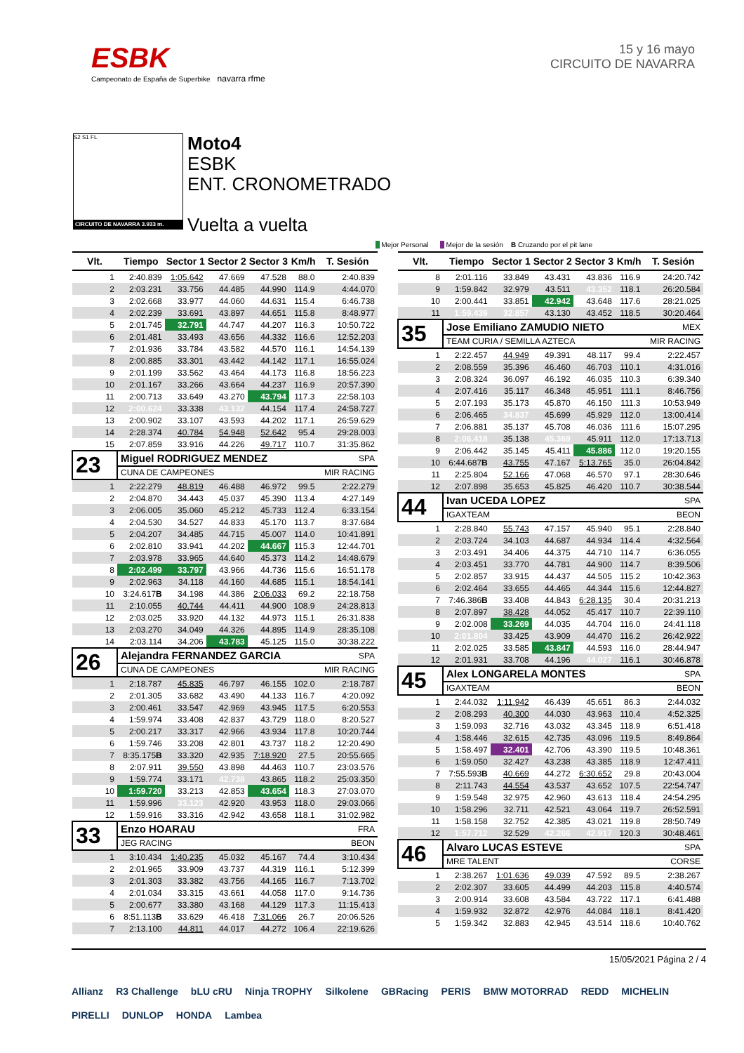ESBK
Campeonato de España de Superbike navarra rfme
15 y 16 mayo
CIRCUITO DE NAVARRA
S2 S1 FL
CIRCUITO DE NAVARRA 3.933 m.
Moto4
ESBK
ENT. CRONOMETRADO
Vuelta a vuelta
Mejor Personal Mejor de la sesión B Cruzando por el pit lane
| Vlt. | Tiempo | Sector 1 | Sector 2 | Sector 3 | Km/h | T. Sesión |
| --- | --- | --- | --- | --- | --- | --- |
| 1 | 2:40.839 | 1:05.642 | 47.669 | 47.528 | 88.0 | 2:40.839 |
| 2 | 2:03.231 | 33.756 | 44.485 | 44.990 | 114.9 | 4:44.070 |
| 3 | 2:02.668 | 33.977 | 44.060 | 44.631 | 115.4 | 6:46.738 |
| 4 | 2:02.239 | 33.691 | 43.897 | 44.651 | 115.8 | 8:48.977 |
| 5 | 2:01.745 | 32.791 | 44.747 | 44.207 | 116.3 | 10:50.722 |
| 6 | 2:01.481 | 33.493 | 43.656 | 44.332 | 116.6 | 12:52.203 |
| 7 | 2:01.936 | 33.784 | 43.582 | 44.570 | 116.1 | 14:54.139 |
| 8 | 2:00.885 | 33.301 | 43.442 | 44.142 | 117.1 | 16:55.024 |
| 9 | 2:01.199 | 33.562 | 43.464 | 44.173 | 116.8 | 18:56.223 |
| 10 | 2:01.167 | 33.266 | 43.664 | 44.237 | 116.9 | 20:57.390 |
| 11 | 2:00.713 | 33.649 | 43.270 | 43.794 | 117.3 | 22:58.103 |
| 12 | 2:00.624 | 33.338 | 43.132 | 44.154 | 117.4 | 24:58.727 |
| 13 | 2:00.902 | 33.107 | 43.593 | 44.202 | 117.1 | 26:59.629 |
| 14 | 2:28.374 | 40.784 | 54.948 | 52.642 | 95.4 | 29:28.003 |
| 15 | 2:07.859 | 33.916 | 44.226 | 49.717 | 110.7 | 31:35.862 |
| 23 | Miguel RODRIGUEZ MENDEZ | | | | | SPA |
| | CUNA DE CAMPEONES | | | | | MIR RACING |
| 1 | 2:22.279 | 48.819 | 46.488 | 46.972 | 99.5 | 2:22.279 |
| 2 | 2:04.870 | 34.443 | 45.037 | 45.390 | 113.4 | 4:27.149 |
| 3 | 2:06.005 | 35.060 | 45.212 | 45.733 | 112.4 | 6:33.154 |
| 4 | 2:04.530 | 34.527 | 44.833 | 45.170 | 113.7 | 8:37.684 |
| 5 | 2:04.207 | 34.485 | 44.715 | 45.007 | 114.0 | 10:41.891 |
| 6 | 2:02.810 | 33.941 | 44.202 | 44.667 | 115.3 | 12:44.701 |
| 7 | 2:03.978 | 33.965 | 44.640 | 45.373 | 114.2 | 14:48.679 |
| 8 | 2:02.499 | 33.797 | 43.966 | 44.736 | 115.6 | 16:51.178 |
| 9 | 2:02.963 | 34.118 | 44.160 | 44.685 | 115.1 | 18:54.141 |
| 10 | 3:24.617 B | 34.198 | 44.386 | 2:06.033 | 69.2 | 22:18.758 |
| 11 | 2:10.055 | 40.744 | 44.411 | 44.900 | 108.9 | 24:28.813 |
| 12 | 2:03.025 | 33.920 | 44.132 | 44.973 | 115.1 | 26:31.838 |
| 13 | 2:03.270 | 34.049 | 44.326 | 44.895 | 114.9 | 28:35.108 |
| 14 | 2:03.114 | 34.206 | 43.783 | 45.125 | 115.0 | 30:38.222 |
| 26 | Alejandra FERNANDEZ GARCIA | | | | | SPA |
| | CUNA DE CAMPEONES | | | | | MIR RACING |
| 1 | 2:18.787 | 45.835 | 46.797 | 46.155 | 102.0 | 2:18.787 |
| 2 | 2:01.305 | 33.682 | 43.490 | 44.133 | 116.7 | 4:20.092 |
| 3 | 2:00.461 | 33.547 | 42.969 | 43.945 | 117.5 | 6:20.553 |
| 4 | 1:59.974 | 33.408 | 42.837 | 43.729 | 118.0 | 8:20.527 |
| 5 | 2:00.217 | 33.317 | 42.966 | 43.934 | 117.8 | 10:20.744 |
| 6 | 1:59.746 | 33.208 | 42.801 | 43.737 | 118.2 | 12:20.490 |
| 7 | 8:35.175 B | 33.320 | 42.935 | 7:18.920 | 27.5 | 20:55.665 |
| 8 | 2:07.911 | 39.550 | 43.898 | 44.463 | 110.7 | 23:03.576 |
| 9 | 1:59.774 | 33.171 | 42.738 | 43.865 | 118.2 | 25:03.350 |
| 10 | 1:59.720 | 33.213 | 42.853 | 43.654 | 118.3 | 27:03.070 |
| 11 | 1:59.996 | 33.123 | 42.920 | 43.953 | 118.0 | 29:03.066 |
| 12 | 1:59.916 | 33.316 | 42.942 | 43.658 | 118.1 | 31:02.982 |
| 33 | Enzo HOARAU | | | | | FRA |
| | JEG RACING | | | | | BEON |
| 1 | 3:10.434 | 1:40.235 | 45.032 | 45.167 | 74.4 | 3:10.434 |
| 2 | 2:01.965 | 33.909 | 43.737 | 44.319 | 116.1 | 5:12.399 |
| 3 | 2:01.303 | 33.382 | 43.756 | 44.165 | 116.7 | 7:13.702 |
| 4 | 2:01.034 | 33.315 | 43.661 | 44.058 | 117.0 | 9:14.736 |
| 5 | 2:00.677 | 33.380 | 43.168 | 44.129 | 117.3 | 11:15.413 |
| 6 | 8:51.113 B | 33.629 | 46.418 | 7:31.066 | 26.7 | 20:06.526 |
| 7 | 2:13.100 | 44.811 | 44.017 | 44.272 | 106.4 | 22:19.626 |
| Vlt. | Tiempo | Sector 1 | Sector 2 | Sector 3 | Km/h | T. Sesión |
| --- | --- | --- | --- | --- | --- | --- |
| 8 | 2:01.116 | 33.849 | 43.431 | 43.836 | 116.9 | 24:20.742 |
| 9 | 1:59.842 | 32.979 | 43.511 | 43.352 | 118.1 | 26:20.584 |
| 10 | 2:00.441 | 33.851 | 42.942 | 43.648 | 117.6 | 28:21.025 |
| 11 | 1:59.439 | 32.857 | 43.130 | 43.452 | 118.5 | 30:20.464 |
| 35 | Jose Emiliano ZAMUDIO NIETO | | | | | MEX |
| | TEAM CURIA / SEMILLA AZTECA | | | | | MIR RACING |
| 1 | 2:22.457 | 44.949 | 49.391 | 48.117 | 99.4 | 2:22.457 |
| 2 | 2:08.559 | 35.396 | 46.460 | 46.703 | 110.1 | 4:31.016 |
| 3 | 2:08.324 | 36.097 | 46.192 | 46.035 | 110.3 | 6:39.340 |
| 4 | 2:07.416 | 35.117 | 46.348 | 45.951 | 111.1 | 8:46.756 |
| 5 | 2:07.193 | 35.173 | 45.870 | 46.150 | 111.3 | 10:53.949 |
| 6 | 2:06.465 | 34.837 | 45.699 | 45.929 | 112.0 | 13:00.414 |
| 7 | 2:06.881 | 35.137 | 45.708 | 46.036 | 111.6 | 15:07.295 |
| 8 | 2:06.418 | 35.138 | 45.369 | 45.911 | 112.0 | 17:13.713 |
| 9 | 2:06.442 | 35.145 | 45.411 | 45.886 | 112.0 | 19:20.155 |
| 10 | 6:44.687 B | 43.755 | 47.167 | 5:13.765 | 35.0 | 26:04.842 |
| 11 | 2:25.804 | 52.166 | 47.068 | 46.570 | 97.1 | 28:30.646 |
| 12 | 2:07.898 | 35.653 | 45.825 | 46.420 | 110.7 | 30:38.544 |
| 44 | Ivan UCEDA LOPEZ | | | | | SPA |
| | IGAXTEAM | | | | | BEON |
| 1 | 2:28.840 | 55.743 | 47.157 | 45.940 | 95.1 | 2:28.840 |
| 2 | 2:03.724 | 34.103 | 44.687 | 44.934 | 114.4 | 4:32.564 |
| 3 | 2:03.491 | 34.406 | 44.375 | 44.710 | 114.7 | 6:36.055 |
| 4 | 2:03.451 | 33.770 | 44.781 | 44.900 | 114.7 | 8:39.506 |
| 5 | 2:02.857 | 33.915 | 44.437 | 44.505 | 115.2 | 10:42.363 |
| 6 | 2:02.464 | 33.655 | 44.465 | 44.344 | 115.6 | 12:44.827 |
| 7 | 7:46.386 B | 33.408 | 44.843 | 6:28.135 | 30.4 | 20:31.213 |
| 8 | 2:07.897 | 38.428 | 44.052 | 45.417 | 110.7 | 22:39.110 |
| 9 | 2:02.008 | 33.269 | 44.035 | 44.704 | 116.0 | 24:41.118 |
| 10 | 2:01.804 | 33.425 | 43.909 | 44.470 | 116.2 | 26:42.922 |
| 11 | 2:02.025 | 33.585 | 43.847 | 44.593 | 116.0 | 28:44.947 |
| 12 | 2:01.931 | 33.708 | 44.196 | 44.027 | 116.1 | 30:46.878 |
| 45 | Alex LONGARELA MONTES | | | | | SPA |
| | IGAXTEAM | | | | | BEON |
| 1 | 2:44.032 | 1:11.942 | 46.439 | 45.651 | 86.3 | 2:44.032 |
| 2 | 2:08.293 | 40.300 | 44.030 | 43.963 | 110.4 | 4:52.325 |
| 3 | 1:59.093 | 32.716 | 43.032 | 43.345 | 118.9 | 6:51.418 |
| 4 | 1:58.446 | 32.615 | 42.735 | 43.096 | 119.5 | 8:49.864 |
| 5 | 1:58.497 | 32.401 | 42.706 | 43.390 | 119.5 | 10:48.361 |
| 6 | 1:59.050 | 32.427 | 43.238 | 43.385 | 118.9 | 12:47.411 |
| 7 | 7:55.593 B | 40.669 | 44.272 | 6:30.652 | 29.8 | 20:43.004 |
| 8 | 2:11.743 | 44.554 | 43.537 | 43.652 | 107.5 | 22:54.747 |
| 9 | 1:59.548 | 32.975 | 42.960 | 43.613 | 118.4 | 24:54.295 |
| 10 | 1:58.296 | 32.711 | 42.521 | 43.064 | 119.7 | 26:52.591 |
| 11 | 1:58.158 | 32.752 | 42.385 | 43.021 | 119.8 | 28:50.749 |
| 12 | 1:57.712 | 32.529 | 42.266 | 42.917 | 120.3 | 30:48.461 |
| 46 | Alvaro LUCAS ESTEVE | | | | | SPA |
| | MRE TALENT | | | | | CORSE |
| 1 | 2:38.267 | 1:01.636 | 49.039 | 47.592 | 89.5 | 2:38.267 |
| 2 | 2:02.307 | 33.605 | 44.499 | 44.203 | 115.8 | 4:40.574 |
| 3 | 2:00.914 | 33.608 | 43.584 | 43.722 | 117.1 | 6:41.488 |
| 4 | 1:59.932 | 32.872 | 42.976 | 44.084 | 118.1 | 8:41.420 |
| 5 | 1:59.342 | 32.883 | 42.945 | 43.514 | 118.6 | 10:40.762 |
15/05/2021 Página 2 / 4
Allianz R3 Challenge bLU cRU Ninja TROPHY Silkolene GBRacing PERIS BMW MOTORRAD REDD MICHELIN PIRELLI DUNLOP HONDA Lambea